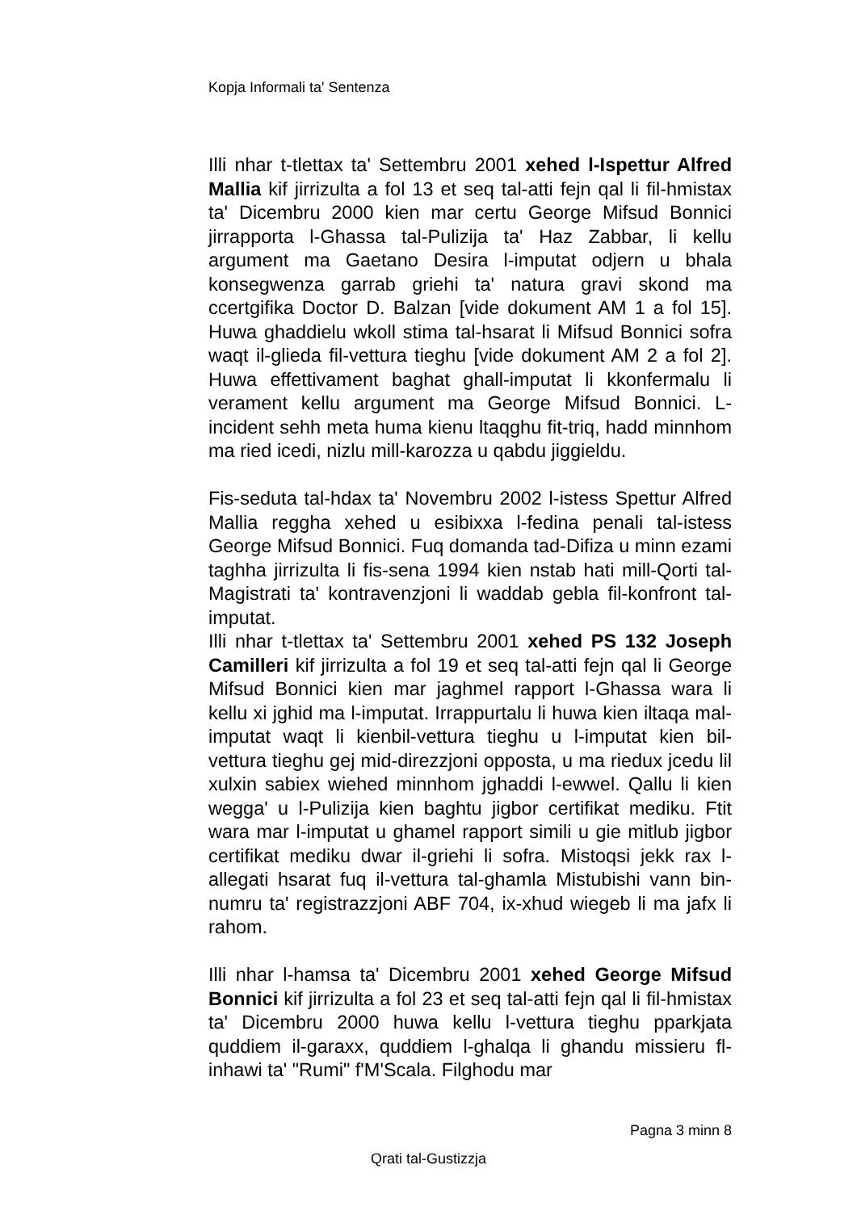Kopja Informali ta' Sentenza
Illi nhar t-tlettax ta' Settembru 2001 xehed l-Ispettur Alfred Mallia kif jirrizulta a fol 13 et seq tal-atti fejn qal li fil-hmistax ta' Dicembru 2000 kien mar certu George Mifsud Bonnici jirrapporta l-Ghassa tal-Pulizija ta' Haz Zabbar, li kellu argument ma Gaetano Desira l-imputat odjern u bhala konsegwenza garrab griehi ta' natura gravi skond ma ccertgifika Doctor D. Balzan [vide dokument AM 1 a fol 15]. Huwa ghaddielu wkoll stima tal-hsarat li Mifsud Bonnici sofra waqt il-glieda fil-vettura tieghu [vide dokument AM 2 a fol 2]. Huwa effettivament baghat ghall-imputat li kkonfermalu li verament kellu argument ma George Mifsud Bonnici. L-incident sehh meta huma kienu ltaqghu fit-triq, hadd minnhom ma ried icedi, nizlu mill-karozza u qabdu jiggieldu.
Fis-seduta tal-hdax ta' Novembru 2002 l-istess Spettur Alfred Mallia reggha xehed u esibixxa l-fedina penali tal-istess George Mifsud Bonnici. Fuq domanda tad-Difiza u minn ezami taghha jirrizulta li fis-sena 1994 kien nstab hati mill-Qorti tal-Magistrati ta' kontravenzjoni li waddab gebla fil-konfront tal-imputat.
Illi nhar t-tlettax ta' Settembru 2001 xehed PS 132 Joseph Camilleri kif jirrizulta a fol 19 et seq tal-atti fejn qal li George Mifsud Bonnici kien mar jaghmel rapport l-Ghassa wara li kellu xi jghid ma l-imputat. Irrappurtalu li huwa kien iltaqa mal-imputat waqt li kienbil-vettura tieghu u l-imputat kien bil-vettura tieghu gej mid-direzzjoni opposta, u ma riedux jcedu lil xulxin sabiex wiehed minnhom jghaddi l-ewwel. Qallu li kien wegga' u l-Pulizija kien baghtu jigbor certifikat mediku. Ftit wara mar l-imputat u ghamel rapport simili u gie mitlub jigbor certifikat mediku dwar il-griehi li sofra. Mistoqsi jekk rax l-allegati hsarat fuq il-vettura tal-ghamla Mistubishi vann bin-numru ta' registrazzjoni ABF 704, ix-xhud wiegeb li ma jafx li rahom.
Illi nhar l-hamsa ta' Dicembru 2001 xehed George Mifsud Bonnici kif jirrizulta a fol 23 et seq tal-atti fejn qal li fil-hmistax ta' Dicembru 2000 huwa kellu l-vettura tieghu pparkjata quddiem il-garaxx, quddiem l-ghalqa li ghandu missieru fl-inhawi ta' "Rumi" f'M'Scala. Filghodu mar
Pagna 3 minn 8
Qrati tal-Gustizzja